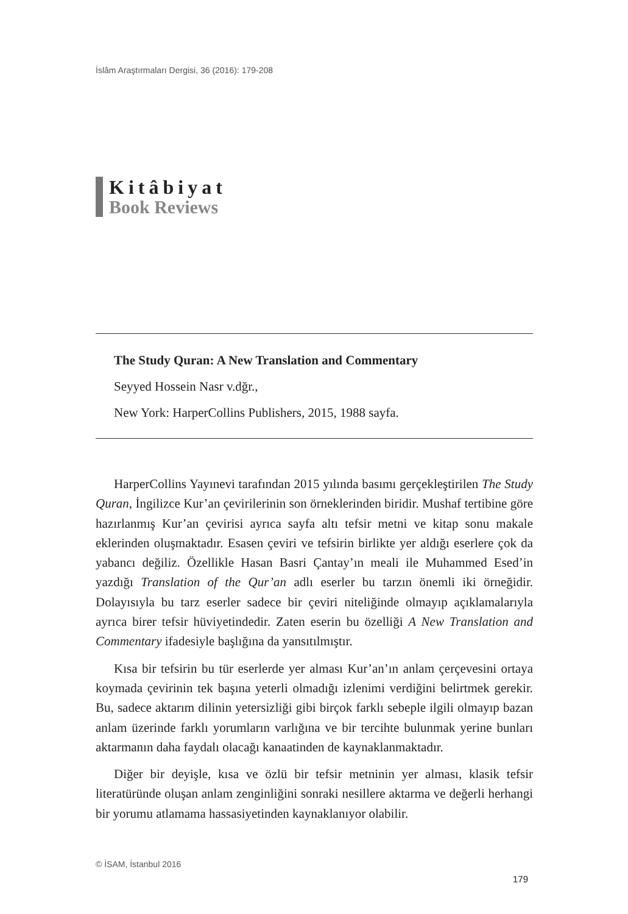İslâm Araştırmaları Dergisi, 36 (2016): 179-208
Kitâbiyat
Book Reviews
The Study Quran: A New Translation and Commentary
Seyyed Hossein Nasr v.dğr.,
New York: HarperCollins Publishers, 2015, 1988 sayfa.
HarperCollins Yayınevi tarafından 2015 yılında basımı gerçekleştirilen The Study Quran, İngilizce Kur’an çevirilerinin son örneklerinden biridir. Mushaf tertibine göre hazırlanmış Kur’an çevirisi ayrıca sayfa altı tefsir metni ve kitap sonu makale eklerinden oluşmaktadır. Esasen çeviri ve tefsirin birlikte yer aldığı eserlere çok da yabancı değiliz. Özellikle Hasan Basri Çantay’ın meali ile Muhammed Esed’in yazdığı Translation of the Qur’an adlı eserler bu tarzın önemli iki örneğidir. Dolayısıyla bu tarz eserler sadece bir çeviri niteliğinde olmayıp açıklamalarıyla ayrıca birer tefsir hüviyetindedir. Zaten eserin bu özelliği A New Translation and Commentary ifadesiyle başlığına da yansıtılmıştır.
Kısa bir tefsirin bu tür eserlerde yer alması Kur’an’ın anlam çerçevesini ortaya koymada çevirinin tek başına yeterli olmadığı izlenimi verdiğini belirtmek gerekir. Bu, sadece aktarım dilinin yetersizliği gibi birçok farklı sebeple ilgili olmayıp bazan anlam üzerinde farklı yorumların varlığına ve bir tercihte bulunmak yerine bunları aktarmanın daha faydalı olacağı kanaatinden de kaynaklanmaktadır.
Diğer bir deyişle, kısa ve özlü bir tefsir metninin yer alması, klasik tefsir literatüründe oluşan anlam zenginliğini sonraki nesillere aktarma ve değerli herhangi bir yorumu atlamama hassasiyetinden kaynaklanıyor olabilir.
© İSAM, İstanbul 2016
179